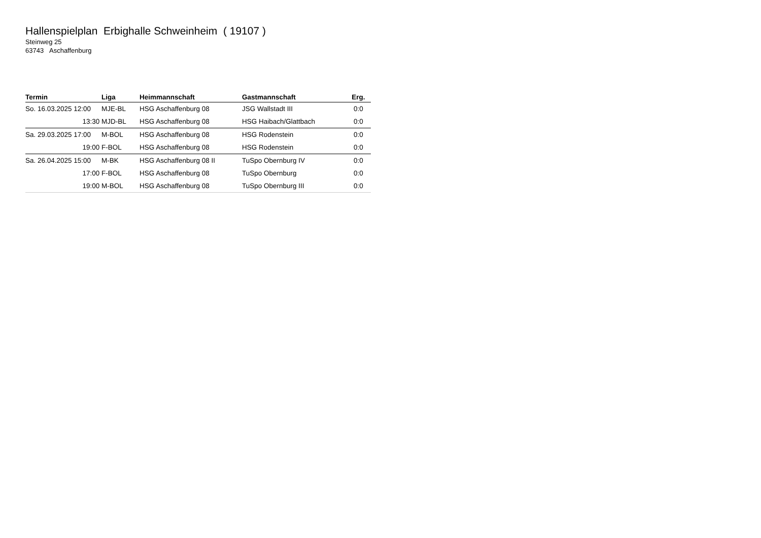Hallenspielplan Erbighalle Schweinheim ( 19107 )
Steinweg 25
63743 Aschaffenburg
| Termin | Liga | Heimmannschaft | Gastmannschaft | Erg. |
| --- | --- | --- | --- | --- |
| So. 16.03.2025 12:00 | MJE-BL | HSG Aschaffenburg 08 | JSG Wallstadt III | 0:0 |
| 13:30 | MJD-BL | HSG Aschaffenburg 08 | HSG Haibach/Glattbach | 0:0 |
| Sa. 29.03.2025 17:00 | M-BOL | HSG Aschaffenburg 08 | HSG Rodenstein | 0:0 |
| 19:00 | F-BOL | HSG Aschaffenburg 08 | HSG Rodenstein | 0:0 |
| Sa. 26.04.2025 15:00 | M-BK | HSG Aschaffenburg 08 II | TuSpo Obernburg IV | 0:0 |
| 17:00 | F-BOL | HSG Aschaffenburg 08 | TuSpo Obernburg | 0:0 |
| 19:00 | M-BOL | HSG Aschaffenburg 08 | TuSpo Obernburg III | 0:0 |